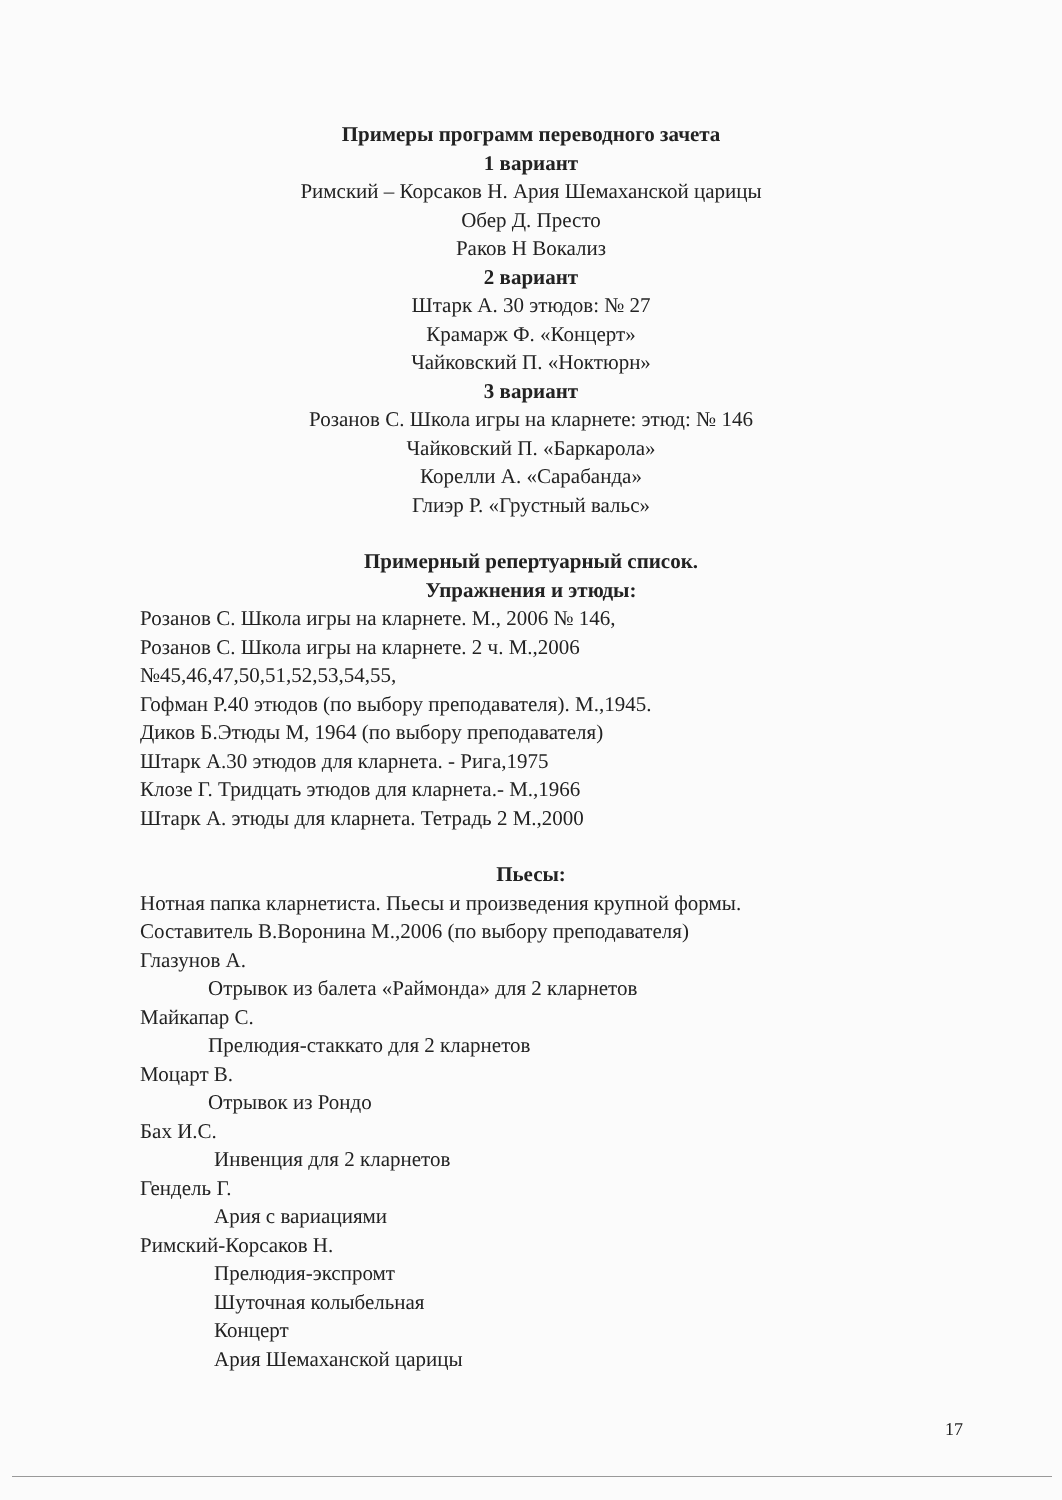Примеры программ переводного зачета
1 вариант
Римский – Корсаков Н. Ария Шемаханской царицы
Обер Д. Престо
Раков Н Вокализ
2 вариант
Штарк А. 30 этюдов: № 27
Крамарж Ф. «Концерт»
Чайковский П. «Ноктюрн»
3 вариант
Розанов С. Школа игры на кларнете: этюд: № 146
Чайковский П. «Баркарола»
Корелли А. «Сарабанда»
Глиэр Р. «Грустный вальс»
Примерный репертуарный список.
Упражнения и этюды:
Розанов С. Школа игры на кларнете. М., 2006 № 146,
Розанов С. Школа игры на кларнете. 2 ч. М.,2006
№45,46,47,50,51,52,53,54,55,
Гофман Р.40 этюдов (по выбору преподавателя). М.,1945.
Диков Б.Этюды М, 1964 (по выбору преподавателя)
Штарк А.30 этюдов для кларнета. - Рига,1975
Клозе Г. Тридцать этюдов для кларнета.- М.,1966
Штарк А. этюды для кларнета. Тетрадь 2 М.,2000
Пьесы:
Нотная папка кларнетиста. Пьесы и произведения крупной формы.
Составитель В.Воронина М.,2006 (по выбору преподавателя)
Глазунов А.
Отрывок из балета «Раймонда» для 2 кларнетов
Майкапар С.
Прелюдия-стаккато для 2 кларнетов
Моцарт В.
Отрывок из Рондо
Бах И.С.
Инвенция для 2 кларнетов
Гендель Г.
Ария с вариациями
Римский-Корсаков Н.
Прелюдия-экспромт
Шуточная колыбельная
Концерт
Ария Шемаханской царицы
17